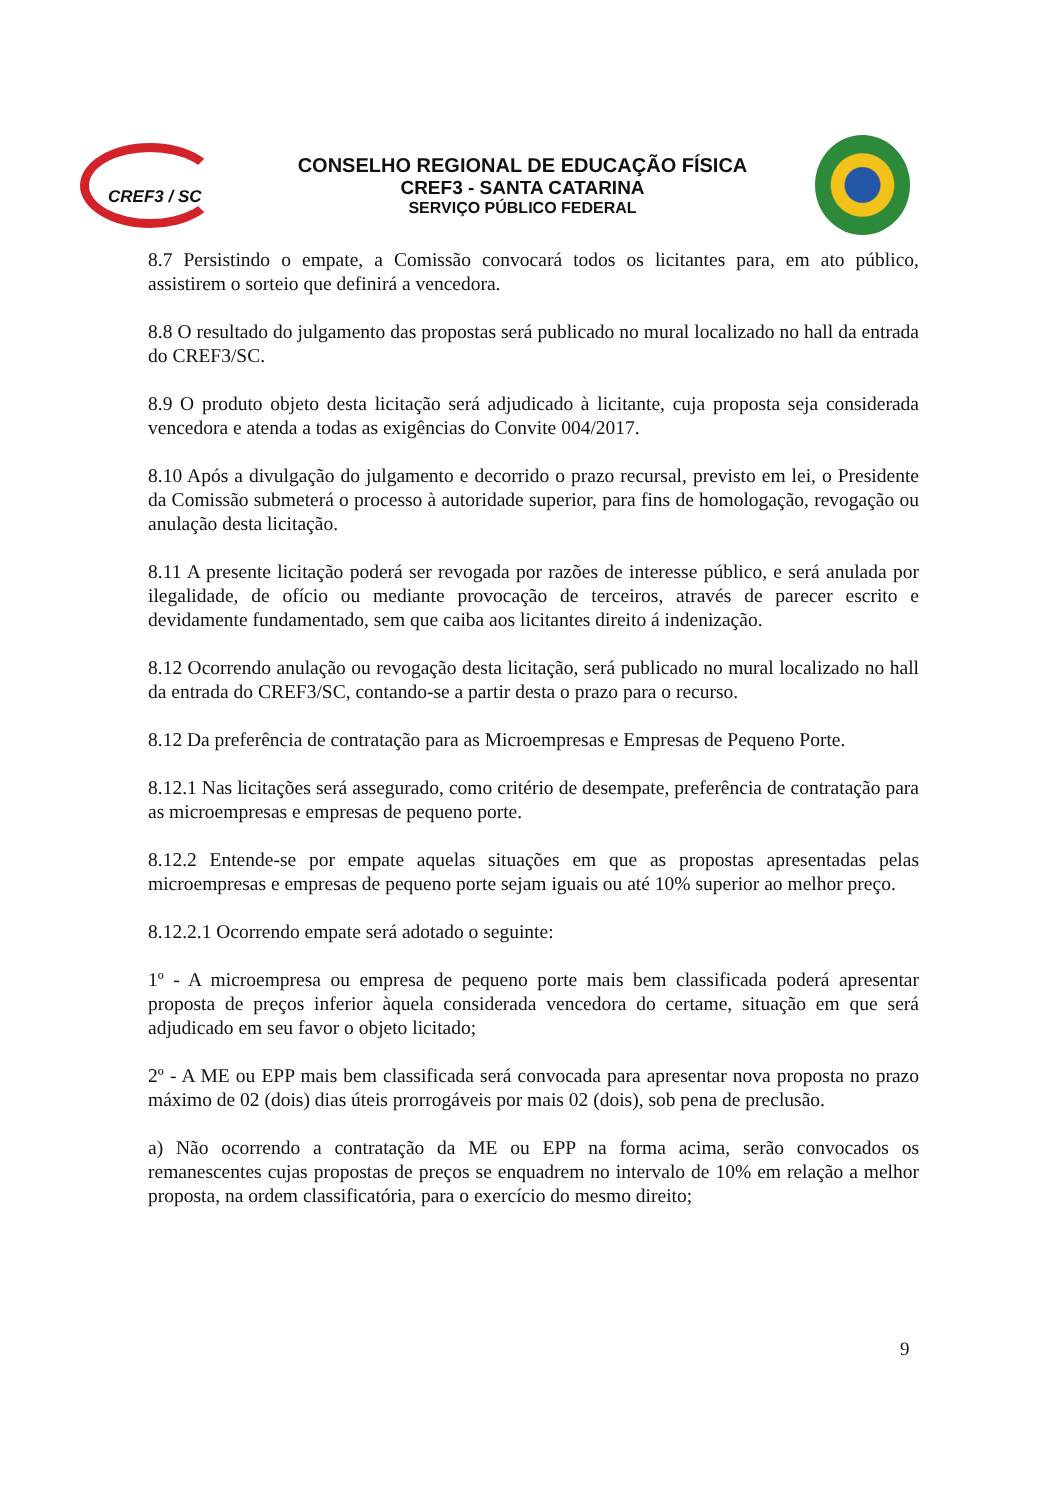CREF3 / SC
CONSELHO REGIONAL DE EDUCAÇÃO FÍSICA
CREF3 - SANTA CATARINA
SERVIÇO PÚBLICO FEDERAL
8.7 Persistindo o empate, a Comissão convocará todos os licitantes para, em ato público, assistirem o sorteio que definirá a vencedora.
8.8 O resultado do julgamento das propostas será publicado no mural localizado no hall da entrada do CREF3/SC.
8.9 O produto objeto desta licitação será adjudicado à licitante, cuja proposta seja considerada vencedora e atenda a todas as exigências do Convite 004/2017.
8.10 Após a divulgação do julgamento e decorrido o prazo recursal, previsto em lei, o Presidente da Comissão submeterá o processo à autoridade superior, para fins de homologação, revogação ou anulação desta licitação.
8.11 A presente licitação poderá ser revogada por razões de interesse público, e será anulada por ilegalidade, de ofício ou mediante provocação de terceiros, através de parecer escrito e devidamente fundamentado, sem que caiba aos licitantes direito á indenização.
8.12 Ocorrendo anulação ou revogação desta licitação, será publicado no mural localizado no hall da entrada do CREF3/SC, contando-se a partir desta o prazo para o recurso.
8.12 Da preferência de contratação para as Microempresas e Empresas de Pequeno Porte.
8.12.1 Nas licitações será assegurado, como critério de desempate, preferência de contratação para as microempresas e empresas de pequeno porte.
8.12.2 Entende-se por empate aquelas situações em que as propostas apresentadas pelas microempresas e empresas de pequeno porte sejam iguais ou até 10% superior ao melhor preço.
8.12.2.1 Ocorrendo empate será adotado o seguinte:
1º - A microempresa ou empresa de pequeno porte mais bem classificada poderá apresentar proposta de preços inferior àquela considerada vencedora do certame, situação em que será adjudicado em seu favor o objeto licitado;
2º - A ME ou EPP mais bem classificada será convocada para apresentar nova proposta no prazo máximo de 02 (dois) dias úteis prorrogáveis por mais 02 (dois), sob pena de preclusão.
a) Não ocorrendo a contratação da ME ou EPP na forma acima, serão convocados os remanescentes cujas propostas de preços se enquadrem no intervalo de 10% em relação a melhor proposta, na ordem classificatória, para o exercício do mesmo direito;
9